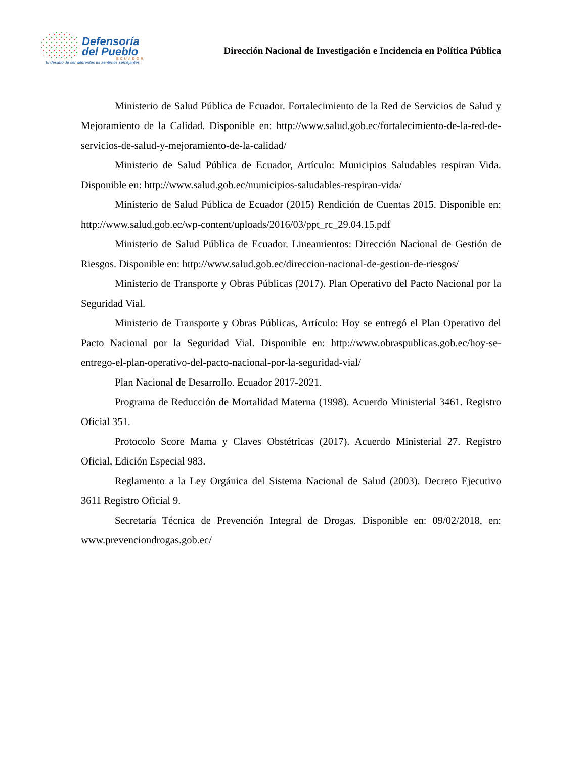Defensoría
del Pueblo
ECUADOR
El desafío de ser diferentes es sentirnos semejantes
Dirección Nacional de Investigación e Incidencia en Política Pública
Ministerio de Salud Pública de Ecuador. Fortalecimiento de la Red de Servicios de Salud y Mejoramiento de la Calidad. Disponible en: http://www.salud.gob.ec/fortalecimiento-de-la-red-de-servicios-de-salud-y-mejoramiento-de-la-calidad/
Ministerio de Salud Pública de Ecuador, Artículo: Municipios Saludables respiran Vida. Disponible en: http://www.salud.gob.ec/municipios-saludables-respiran-vida/
Ministerio de Salud Pública de Ecuador (2015) Rendición de Cuentas 2015. Disponible en: http://www.salud.gob.ec/wp-content/uploads/2016/03/ppt_rc_29.04.15.pdf
Ministerio de Salud Pública de Ecuador. Lineamientos: Dirección Nacional de Gestión de Riesgos. Disponible en: http://www.salud.gob.ec/direccion-nacional-de-gestion-de-riesgos/
Ministerio de Transporte y Obras Públicas (2017). Plan Operativo del Pacto Nacional por la Seguridad Vial.
Ministerio de Transporte y Obras Públicas, Artículo: Hoy se entregó el Plan Operativo del Pacto Nacional por la Seguridad Vial. Disponible en: http://www.obraspublicas.gob.ec/hoy-se-entrego-el-plan-operativo-del-pacto-nacional-por-la-seguridad-vial/
Plan Nacional de Desarrollo. Ecuador 2017-2021.
Programa de Reducción de Mortalidad Materna (1998). Acuerdo Ministerial 3461. Registro Oficial 351.
Protocolo Score Mama y Claves Obstétricas (2017). Acuerdo Ministerial 27. Registro Oficial, Edición Especial 983.
Reglamento a la Ley Orgánica del Sistema Nacional de Salud (2003). Decreto Ejecutivo 3611 Registro Oficial 9.
Secretaría Técnica de Prevención Integral de Drogas. Disponible en: 09/02/2018, en: www.prevenciondrogas.gob.ec/